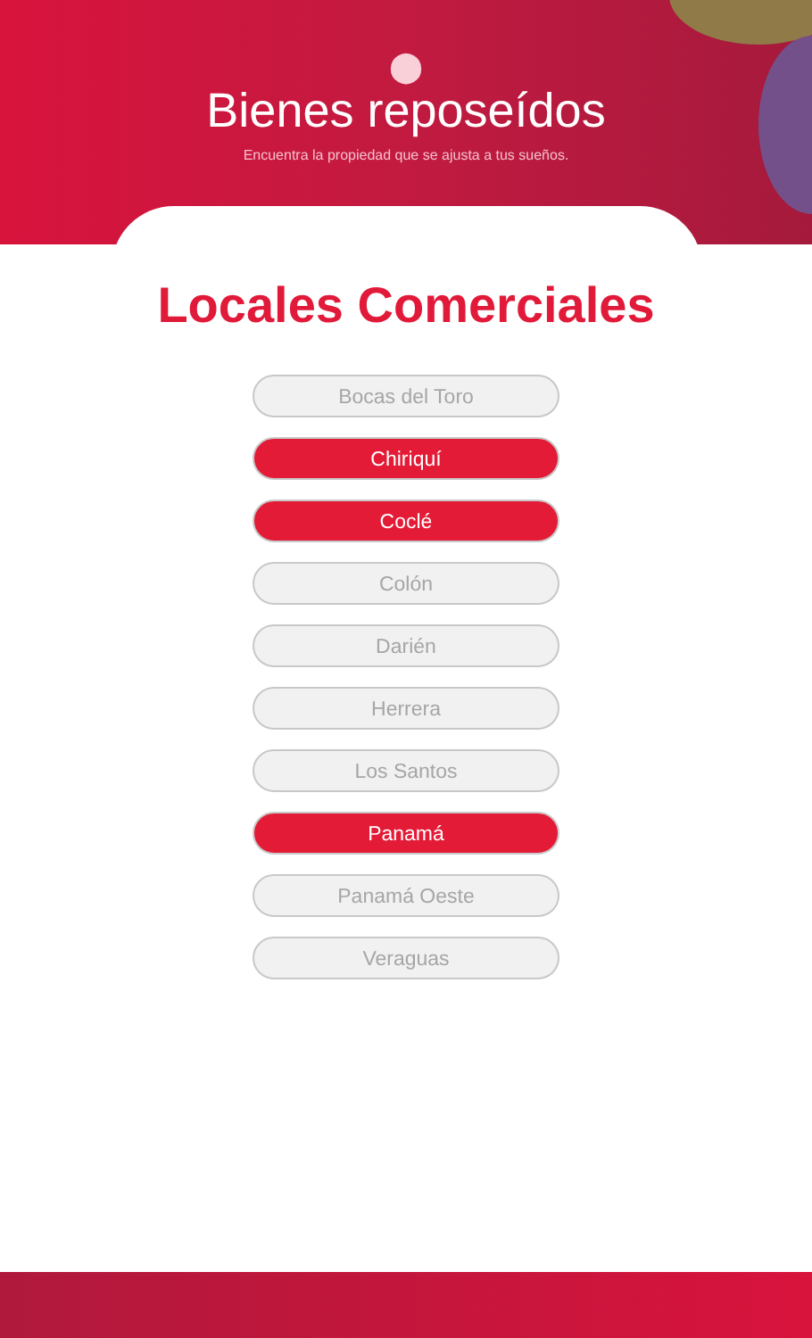⬤
Bienes reposeídos
Encuentra la propiedad que se ajusta a tus sueños.
Locales Comerciales
Bocas del Toro
Chiriquí
Coclé
Colón
Darién
Herrera
Los Santos
Panamá
Panamá Oeste
Veraguas